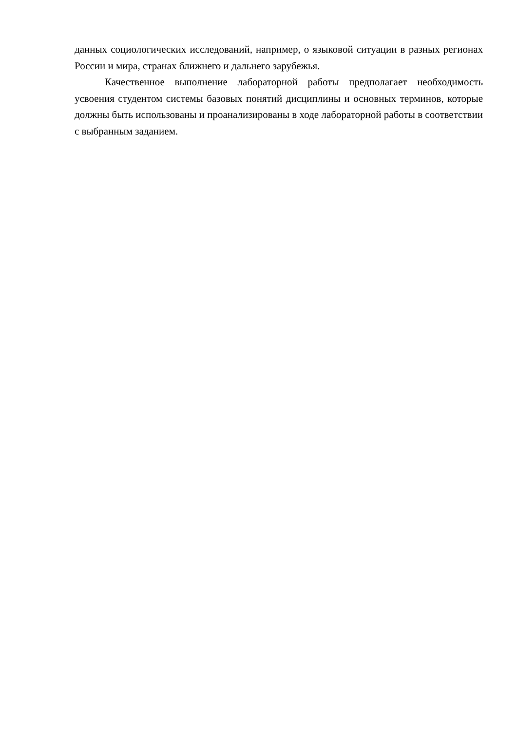данных социологических исследований, например, о языковой ситуации в разных регионах России и мира, странах ближнего и дальнего зарубежья.
Качественное выполнение лабораторной работы предполагает необходимость усвоения студентом системы базовых понятий дисциплины и основных терминов, которые должны быть использованы и проанализированы в ходе лабораторной работы в соответствии с выбранным заданием.